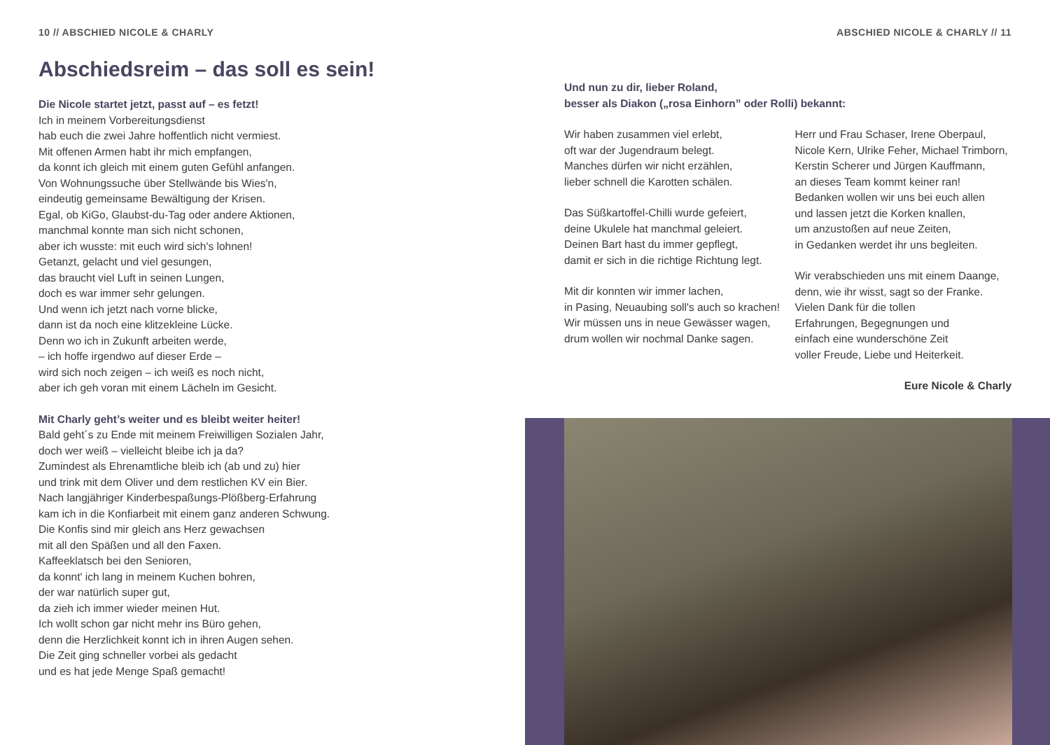10 // ABSCHIED NICOLE & CHARLY
Abschiedsreim – das soll es sein!
Die Nicole startet jetzt, passt auf – es fetzt!
Ich in meinem Vorbereitungsdienst
hab euch die zwei Jahre hoffentlich nicht vermiest.
Mit offenen Armen habt ihr mich empfangen,
da konnt ich gleich mit einem guten Gefühl anfangen.
Von Wohnungssuche über Stellwände bis Wies'n,
eindeutig gemeinsame Bewältigung der Krisen.
Egal, ob KiGo, Glaubst-du-Tag oder andere Aktionen,
manchmal konnte man sich nicht schonen,
aber ich wusste: mit euch wird sich's lohnen!
Getanzt, gelacht und viel gesungen,
das braucht viel Luft in seinen Lungen,
doch es war immer sehr gelungen.
Und wenn ich jetzt nach vorne blicke,
dann ist da noch eine klitzekleine Lücke.
Denn wo ich in Zukunft arbeiten werde,
– ich hoffe irgendwo auf dieser Erde –
wird sich noch zeigen – ich weiß es noch nicht,
aber ich geh voran mit einem Lächeln im Gesicht.
Mit Charly geht’s weiter und es bleibt weiter heiter!
Bald geht´s zu Ende mit meinem Freiwilligen Sozialen Jahr,
doch wer weiß – vielleicht bleibe ich ja da?
Zumindest als Ehrenamtliche bleib ich (ab und zu) hier
und trink mit dem Oliver und dem restlichen KV ein Bier.
Nach langjähriger Kinderbespaßungs-Plößberg-Erfahrung
kam ich in die Konfiarbeit mit einem ganz anderen Schwung.
Die Konfis sind mir gleich ans Herz gewachsen
mit all den Späßen und all den Faxen.
Kaffeeklatsch bei den Senioren,
da konnt' ich lang in meinem Kuchen bohren,
der war natürlich super gut,
da zieh ich immer wieder meinen Hut.
Ich wollt schon gar nicht mehr ins Büro gehen,
denn die Herzlichkeit konnt ich in ihren Augen sehen.
Die Zeit ging schneller vorbei als gedacht
und es hat jede Menge Spaß gemacht!
ABSCHIED NICOLE & CHARLY // 11
Und nun zu dir, lieber Roland,
besser als Diakon („rosa Einhorn” oder Rolli) bekannt:
Wir haben zusammen viel erlebt,
oft war der Jugendraum belegt.
Manches dürfen wir nicht erzählen,
lieber schnell die Karotten schälen.
Das Süßkartoffel-Chilli wurde gefeiert,
deine Ukulele hat manchmal geleiert.
Deinen Bart hast du immer gepflegt,
damit er sich in die richtige Richtung legt.
Mit dir konnten wir immer lachen,
in Pasing, Neuaubing soll's auch so krachen!
Wir müssen uns in neue Gewässer wagen,
drum wollen wir nochmal Danke sagen.
Herr und Frau Schaser, Irene Oberpaul,
Nicole Kern, Ulrike Feher, Michael Trimborn,
Kerstin Scherer und Jürgen Kauffmann,
an dieses Team kommt keiner ran!
Bedanken wollen wir uns bei euch allen
und lassen jetzt die Korken knallen,
um anzustoßen auf neue Zeiten,
in Gedanken werdet ihr uns begleiten.
Wir verabschieden uns mit einem Daange,
denn, wie ihr wisst, sagt so der Franke.
Vielen Dank für die tollen
Erfahrungen, Begegnungen und
einfach eine wunderschöne Zeit
voller Freude, Liebe und Heiterkeit.
Eure Nicole & Charly